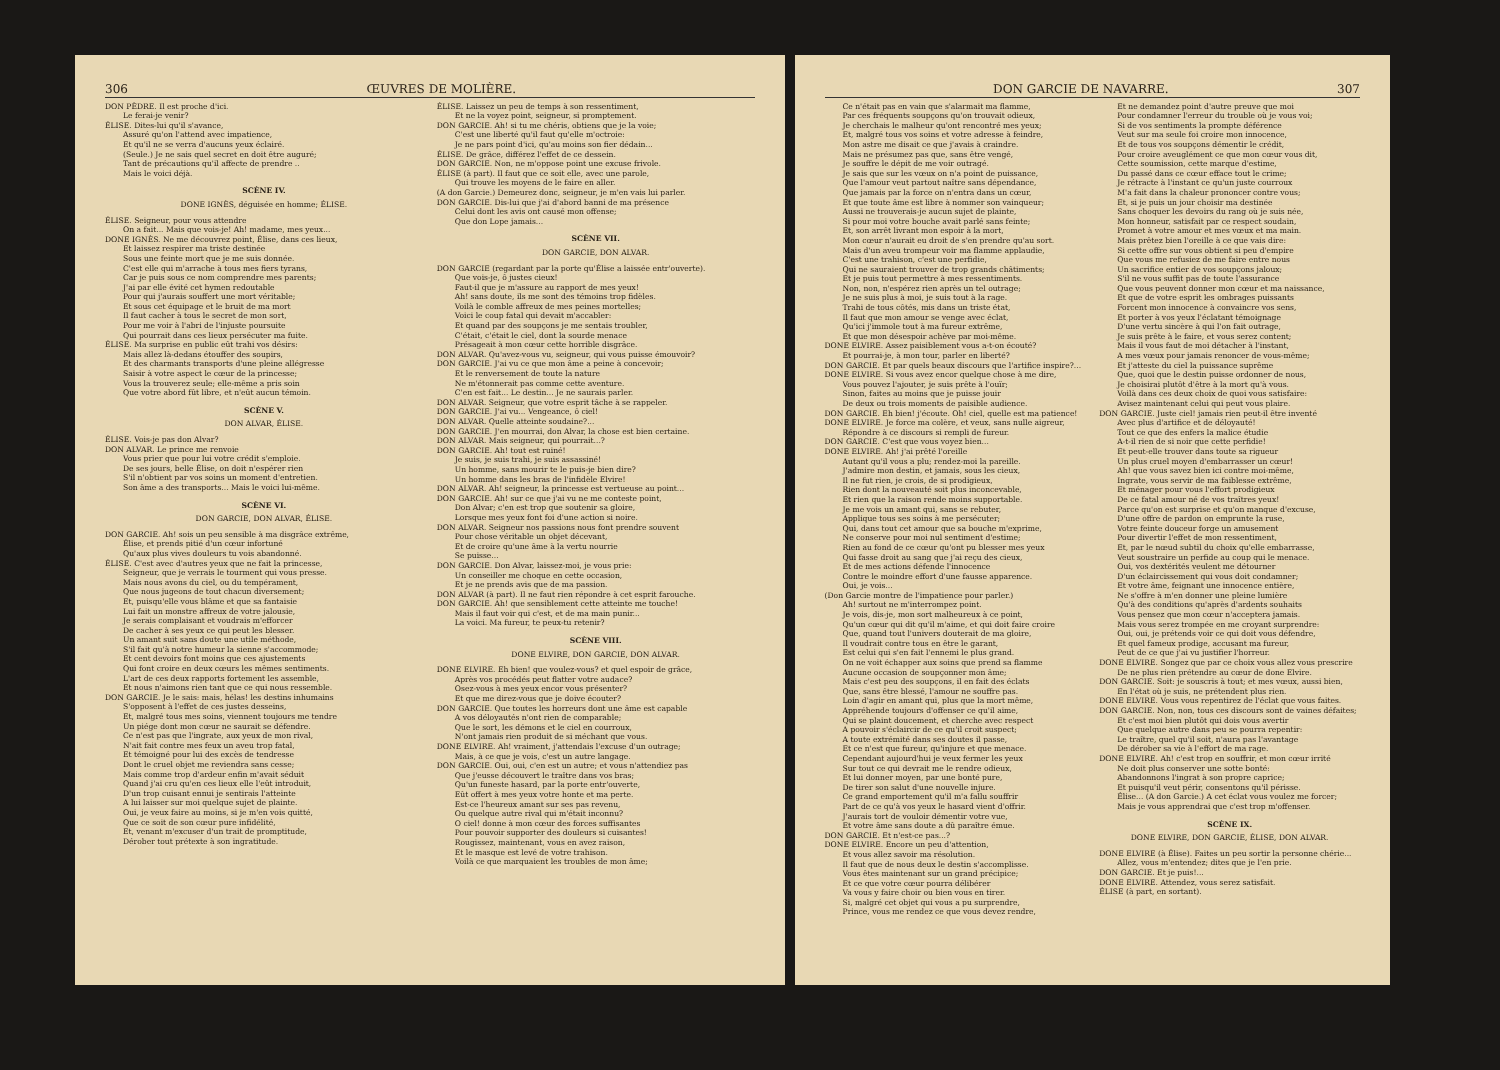306 ŒUVRES DE MOLIÈRE.
DON PÈDRE. Il est proche d'ici.
Le ferai-je venir?
ÉLISE. Dites-lui qu'il s'avance,
Assuré qu'on l'attend avec impatience,
Et qu'il ne se verra d'aucuns yeux éclairé.
(Seule.) Je ne sais quel secret en doit être auguré;
Tant de précautions qu'il affecte de prendre ..
Mais le voici déjà.
SCÈNE IV.
DONE IGNÈS, déguisée en homme; ÉLISE.
ÉLISE. Seigneur, pour vous attendre
On a fait... Mais que vois-je! Ah! madame, mes yeux...
DONE IGNÈS. Ne me découvrez point, Élise, dans ces lieux,
Et laissez respirer ma triste destinée
Sous une feinte mort que je me suis donnée.
C'est elle qui m'arrache à tous mes fiers tyrans,
Car je puis sous ce nom comprendre mes parents;
J'ai par elle évité cet hymen redoutable
Pour qui j'aurais souffert une mort véritable;
Et sous cet équipage et le bruit de ma mort
Il faut cacher à tous le secret de mon sort,
Pour me voir à l'abri de l'injuste poursuite
Qui pourrait dans ces lieux persécuter ma fuite.
ÉLISE. Ma surprise en public eût trahi vos désirs:
Mais allez là-dedans étouffer des soupirs,
Et des charmants transports d'une pleine allégresse
Saisir à votre aspect le cœur de la princesse;
Vous la trouverez seule; elle-même a pris soin
Que votre abord fût libre, et n'eût aucun témoin.
SCÈNE V.
DON ALVAR, ÉLISE.
ÉLISE. Vois-je pas don Alvar?
DON ALVAR. Le prince me renvoie
Vous prier que pour lui votre crédit s'emploie.
De ses jours, belle Élise, on doit n'espérer rien
S'il n'obtient par vos soins un moment d'entretien.
Son âme a des transports... Mais le voici lui-même.
SCÈNE VI.
DON GARCIE, DON ALVAR, ÉLISE.
DON GARCIE. Ah! sois un peu sensible à ma disgrâce extrême,
Élise, et prends pitié d'un cœur infortuné
Qu'aux plus vives douleurs tu vois abandonné.
ÉLISE. C'est avec d'autres yeux que ne fait la princesse,
Seigneur, que je verrais le tourment qui vous presse.
Mais nous avons du ciel, ou du tempérament,
Que nous jugeons de tout chacun diversement;
Et, puisqu'elle vous blâme et que sa fantaisie
Lui fait un monstre affreux de votre jalousie,
Je serais complaisant et voudrais m'efforcer
De cacher à ses yeux ce qui peut les blesser.
Un amant suit sans doute une utile méthode,
S'il fait qu'à notre humeur la sienne s'accommode;
Et cent devoirs font moins que ces ajustements
Qui font croire en deux cœurs les mêmes sentiments.
L'art de ces deux rapports fortement les assemble,
Et nous n'aimons rien tant que ce qui nous ressemble.
DON GARCIE. Je le sais: mais, hélas! les destins inhumains
S'opposent à l'effet de ces justes desseins,
Et, malgré tous mes soins, viennent toujours me tendre
Un piége dont mon cœur ne saurait se défendre.
Ce n'est pas que l'ingrate, aux yeux de mon rival,
N'ait fait contre mes feux un aveu trop fatal,
Et témoigné pour lui des excès de tendresse
Dont le cruel objet me reviendra sans cesse;
Mais comme trop d'ardeur enfin m'avait séduit
Quand j'ai cru qu'en ces lieux elle l'eût introduit,
D'un trop cuisant ennui je sentirais l'atteinte
A lui laisser sur moi quelque sujet de plainte.
Oui, je veux faire au moins, si je m'en vois quitté,
Que ce soit de son cœur pure infidélité,
Et, venant m'excuser d'un trait de promptitude,
Dérober tout prétexte à son ingratitude.
ÉLISE. Laissez un peu de temps à son ressentiment,
Et ne la voyez point, seigneur, si promptement.
DON GARCIE. Ah! si tu me chéris, obtiens que je la voie;
C'est une liberté qu'il faut qu'elle m'octroie:
Je ne pars point d'ici, qu'au moins son fier dédain...
ÉLISE. De grâce, différez l'effet de ce dessein.
DON GARCIE. Non, ne m'oppose point une excuse frivole.
ÉLISE (à part). Il faut que ce soit elle, avec une parole,
Qui trouve les moyens de le faire en aller.
(A don Garcie.) Demeurez donc, seigneur, je m'en vais lui parler.
DON GARCIE. Dis-lui que j'ai d'abord banni de ma présence
Celui dont les avis ont causé mon offense;
Que don Lope jamais...
SCÈNE VII.
DON GARCIE, DON ALVAR.
DON GARCIE (regardant par la porte qu'Élise a laissée entr'ouverte).
Que vois-je, ô justes cieux!
Faut-il que je m'assure au rapport de mes yeux!
Ah! sans doute, ils me sont des témoins trop fidèles.
Voilà le comble affreux de mes peines mortelles;
Voici le coup fatal qui devait m'accabler:
Et quand par des soupçons je me sentais troubler,
C'était, c'était le ciel, dont la sourde menace
Présageait à mon cœur cette horrible disgrâce.
DON ALVAR. Qu'avez-vous vu, seigneur, qui vous puisse émouvoir?
DON GARCIE. J'ai vu ce que mon âme a peine à concevoir;
Et le renversement de toute la nature
Ne m'étonnerait pas comme cette aventure.
C'en est fait... Le destin... Je ne saurais parler.
DON ALVAR. Seigneur, que votre esprit tâche à se rappeler.
DON GARCIE. J'ai vu... Vengeance, ô ciel!
DON ALVAR. Quelle atteinte soudaine?...
DON GARCIE. J'en mourrai, don Alvar, la chose est bien certaine.
DON ALVAR. Mais seigneur, qui pourrait...?
DON GARCIE. Ah! tout est ruiné!
Je suis, je suis trahi, je suis assassiné!
Un homme, sans mourir te le puis-je bien dire?
Un homme dans les bras de l'infidèle Elvire!
DON ALVAR. Ah! seigneur, la princesse est vertueuse au point...
DON GARCIE. Ah! sur ce que j'ai vu ne me conteste point,
Don Alvar; c'en est trop que soutenir sa gloire,
Lorsque mes yeux font foi d'une action si noire.
DON ALVAR. Seigneur nos passions nous font prendre souvent
Pour chose véritable un objet décevant,
Et de croire qu'une âme à la vertu nourrie
Se puisse...
DON GARCIE. Don Alvar, laissez-moi, je vous prie:
Un conseiller me choque en cette occasion,
Et je ne prends avis que de ma passion.
DON ALVAR (à part). Il ne faut rien répondre à cet esprit farouche.
DON GARCIE. Ah! que sensiblement cette atteinte me touche!
Mais il faut voir qui c'est, et de ma main punir...
La voici. Ma fureur, te peux-tu retenir?
SCÈNE VIII.
DONE ELVIRE, DON GARCIE, DON ALVAR.
DONE ELVIRE. Eh bien! que voulez-vous? et quel espoir de grâce,
Après vos procédés peut flatter votre audace?
Osez-vous à mes yeux encor vous présenter?
Et que me direz-vous que je doive écouter?
DON GARCIE. Que toutes les horreurs dont une âme est capable
A vos déloyautés n'ont rien de comparable;
Que le sort, les démons et le ciel en courroux,
N'ont jamais rien produit de si méchant que vous.
DONE ELVIRE. Ah! vraiment, j'attendais l'excuse d'un outrage;
Mais, à ce que je vois, c'est un autre langage.
DON GARCIE. Oui, oui, c'en est un autre; et vous n'attendiez pas
Que j'eusse découvert le traître dans vos bras;
Qu'un funeste hasard, par la porte entr'ouverte,
Eût offert à mes yeux votre honte et ma perte.
Est-ce l'heureux amant sur ses pas revenu,
Ou quelque autre rival qui m'était inconnu?
O ciel! donne à mon cœur des forces suffisantes
Pour pouvoir supporter des douleurs si cuisantes!
Rougissez, maintenant, vous en avez raison,
Et le masque est levé de votre trahison.
Voilà ce que marquaient les troubles de mon âme;
DON GARCIE DE NAVARRE. 307
Ce n'était pas en vain que s'alarmait ma flamme,
Par ces fréquents soupçons qu'on trouvait odieux,
Je cherchais le malheur qu'ont rencontré mes yeux;
Et, malgré tous vos soins et votre adresse à feindre,
Mon astre me disait ce que j'avais à craindre.
Mais ne présumez pas que, sans être vengé,
Je souffre le dépit de me voir outragé.
Je sais que sur les vœux on n'a point de puissance,
Que l'amour veut partout naître sans dépendance,
Que jamais par la force on n'entra dans un cœur,
Et que toute âme est libre à nommer son vainqueur;
Aussi ne trouverais-je aucun sujet de plainte,
Si pour moi votre bouche avait parlé sans feinte;
Et, son arrêt livrant mon espoir à la mort,
Mon cœur n'aurait eu droit de s'en prendre qu'au sort.
Mais d'un aveu trompeur voir ma flamme applaudie,
C'est une trahison, c'est une perfidie,
Qui ne sauraient trouver de trop grands châtiments;
Et je puis tout permettre à mes ressentiments.
Non, non, n'espérez rien après un tel outrage;
Je ne suis plus à moi, je suis tout à la rage.
Trahi de tous côtés, mis dans un triste état,
Il faut que mon amour se venge avec éclat,
Qu'ici j'immole tout à ma fureur extrême,
Et que mon désespoir achève par moi-même.
DONE ELVIRE. Assez paisiblement vous a-t-on écouté?
Et pourrai-je, à mon tour, parler en liberté?
DON GARCIE. Et par quels beaux discours que l'artifice inspire?...
DONE ELVIRE. Si vous avez encor quelque chose à me dire,
Vous pouvez l'ajouter, je suis prête à l'ouïr;
Sinon, faites au moins que je puisse jouir
De deux ou trois moments de paisible audience.
DON GARCIE. Eh bien! j'écoute. Oh! ciel, quelle est ma patience!
DONE ELVIRE. Je force ma colère, et veux, sans nulle aigreur,
Répondre à ce discours si rempli de fureur.
DON GARCIE. C'est que vous voyez bien...
DONE ELVIRE. Ah! j'ai prêté l'oreille
Autant qu'il vous a plu; rendez-moi la pareille.
J'admire mon destin, et jamais, sous les cieux,
Il ne fut rien, je crois, de si prodigieux,
Rien dont la nouveauté soit plus inconcevable,
Et rien que la raison rende moins supportable.
Je me vois un amant qui, sans se rebuter,
Applique tous ses soins à me persécuter;
Qui, dans tout cet amour que sa bouche m'exprime,
Ne conserve pour moi nul sentiment d'estime;
Rien au fond de ce cœur qu'ont pu blesser mes yeux
Qui fasse droit au sang que j'ai reçu des cieux,
Et de mes actions défende l'innocence
Contre le moindre effort d'une fausse apparence.
Oui, je vois...
(Don Garcie montre de l'impatience pour parler.)
Ah! surtout ne m'interrompez point.
Je vois, dis-je, mon sort malheureux à ce point,
Qu'un cœur qui dit qu'il m'aime, et qui doit faire croire
Que, quand tout l'univers douterait de ma gloire,
Il voudrait contre tous en être le garant,
Est celui qui s'en fait l'ennemi le plus grand.
On ne voit échapper aux soins que prend sa flamme
Aucune occasion de soupçonner mon âme;
Mais c'est peu des soupçons, il en fait des éclats
Que, sans être blessé, l'amour ne souffre pas.
Loin d'agir en amant qui, plus que la mort même,
Appréhende toujours d'offenser ce qu'il aime,
Qui se plaint doucement, et cherche avec respect
A pouvoir s'éclaircir de ce qu'il croit suspect;
A toute extrémité dans ses doutes il passe,
Et ce n'est que fureur, qu'injure et que menace.
Cependant aujourd'hui je veux fermer les yeux
Sur tout ce qui devrait me le rendre odieux,
Et lui donner moyen, par une bonté pure,
De tirer son salut d'une nouvelle injure.
Ce grand emportement qu'il m'a fallu souffrir
Part de ce qu'à vos yeux le hasard vient d'offrir.
J'aurais tort de vouloir démentir votre vue,
Et votre âme sans doute a dû paraître émue.
DON GARCIE. Et n'est-ce pas...?
DONE ELVIRE. Encore un peu d'attention,
Et vous allez savoir ma résolution.
Il faut que de nous deux le destin s'accomplisse.
Vous êtes maintenant sur un grand précipice;
Et ce que votre cœur pourra délibérer
Va vous y faire choir ou bien vous en tirer.
Si, malgré cet objet qui vous a pu surprendre,
Prince, vous me rendez ce que vous devez rendre,
Et ne demandez point d'autre preuve que moi
Pour condamner l'erreur du trouble où je vous voi;
Si de vos sentiments la prompte déférence
Veut sur ma seule foi croire mon innocence,
Et de tous vos soupçons démentir le crédit,
Pour croire aveuglément ce que mon cœur vous dit,
Cette soumission, cette marque d'estime,
Du passé dans ce cœur efface tout le crime;
Je rétracte à l'instant ce qu'un juste courroux
M'a fait dans la chaleur prononcer contre vous;
Et, si je puis un jour choisir ma destinée
Sans choquer les devoirs du rang où je suis née,
Mon honneur, satisfait par ce respect soudain,
Promet à votre amour et mes vœux et ma main.
Mais prêtez bien l'oreille à ce que vais dire:
Si cette offre sur vous obtient si peu d'empire
Que vous me refusiez de me faire entre nous
Un sacrifice entier de vos soupçons jaloux;
S'il ne vous suffit pas de toute l'assurance
Que vous peuvent donner mon cœur et ma naissance,
Et que de votre esprit les ombrages puissants
Forcent mon innocence à convaincre vos sens,
Et porter à vos yeux l'éclatant témoignage
D'une vertu sincère à qui l'on fait outrage,
Je suis prête à le faire, et vous serez content;
Mais il vous faut de moi détacher à l'instant,
A mes vœux pour jamais renoncer de vous-même;
Et j'atteste du ciel la puissance suprême
Que, quoi que le destin puisse ordonner de nous,
Je choisirai plutôt d'être à la mort qu'à vous.
Voilà dans ces deux choix de quoi vous satisfaire:
Avisez maintenant celui qui peut vous plaire.
DON GARCIE. Juste ciel! jamais rien peut-il être inventé
Avec plus d'artifice et de déloyauté!
Tout ce que des enfers la malice étudie
A-t-il rien de si noir que cette perfidie!
Et peut-elle trouver dans toute sa rigueur
Un plus cruel moyen d'embarrasser un cœur!
Ah! que vous savez bien ici contre moi-même,
Ingrate, vous servir de ma faiblesse extrême,
Et ménager pour vous l'effort prodigieux
De ce fatal amour né de vos traîtres yeux!
Parce qu'on est surprise et qu'on manque d'excuse,
D'une offre de pardon on emprunte la ruse,
Votre feinte douceur forge un amusement
Pour divertir l'effet de mon ressentiment,
Et, par le nœud subtil du choix qu'elle embarrasse,
Veut soustraire un perfide au coup qui le menace.
Oui, vos dextérités veulent me détourner
D'un éclaircissement qui vous doit condamner;
Et votre âme, feignant une innocence entière,
Ne s'offre à m'en donner une pleine lumière
Qu'à des conditions qu'après d'ardents souhaits
Vous pensez que mon cœur n'acceptera jamais.
Mais vous serez trompée en me croyant surprendre:
Oui, oui, je prétends voir ce qui doit vous défendre,
Et quel fameux prodige, accusant ma fureur,
Peut de ce que j'ai vu justifier l'horreur.
DONE ELVIRE. Songez que par ce choix vous allez vous prescrire
De ne plus rien prétendre au cœur de done Elvire.
DON GARCIE. Soit: je souscris à tout; et mes vœux, aussi bien,
En l'état où je suis, ne prétendent plus rien.
DONE ELVIRE. Vous vous repentirez de l'éclat que vous faites.
DON GARCIE. Non, non, tous ces discours sont de vaines défaites;
Et c'est moi bien plutôt qui dois vous avertir
Que quelque autre dans peu se pourra repentir:
Le traître, quel qu'il soit, n'aura pas l'avantage
De dérober sa vie à l'effort de ma rage.
DONE ELVIRE. Ah! c'est trop en souffrir, et mon cœur irrité
Ne doit plus conserver une sotte bonté:
Abandonnons l'ingrat à son propre caprice;
Et puisqu'il veut périr, consentons qu'il périsse.
Élise... (A don Garcie.) A cet éclat vous voulez me forcer;
Mais je vous apprendrai que c'est trop m'offenser.
SCÈNE IX.
DONE ELVIRE, DON GARCIE, ÉLISE, DON ALVAR.
DONE ELVIRE (à Élise). Faites un peu sortir la personne chérie...
Allez, vous m'entendez; dites que je l'en prie.
DON GARCIE. Et je puis!...
DONE ELVIRE. Attendez, vous serez satisfait.
ÉLISE (à part, en sortant).